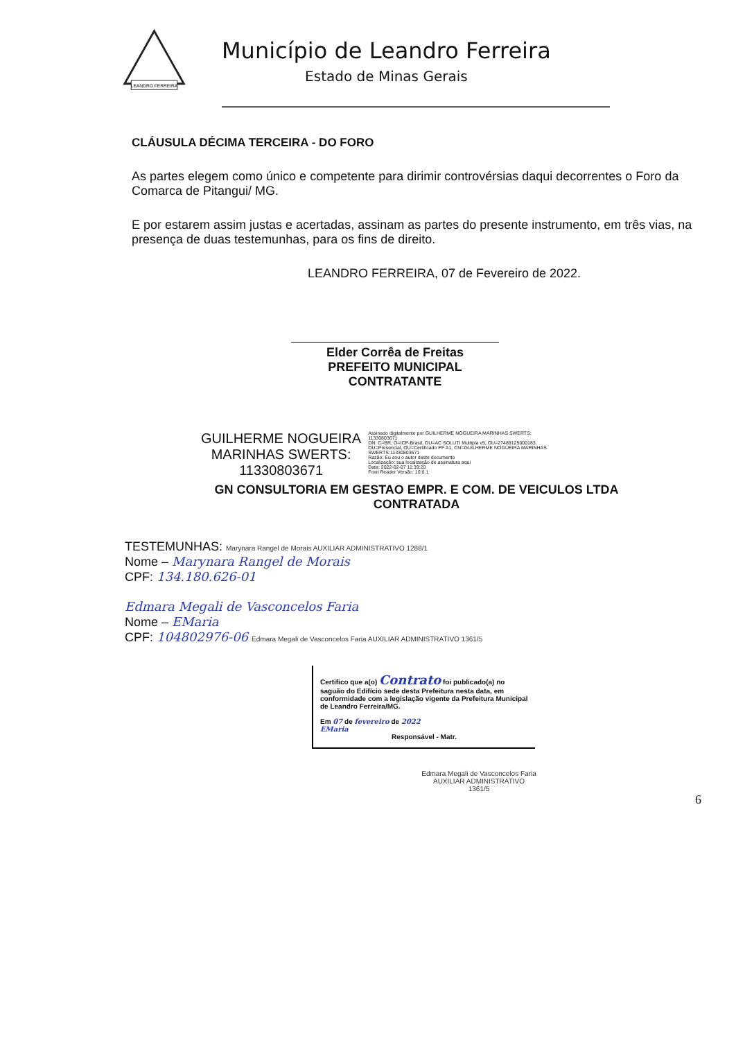LEANDRO FERREIRA
Município de Leandro Ferreira
Estado de Minas Gerais
CLÁUSULA DÉCIMA TERCEIRA - DO FORO
As partes elegem como único e competente para dirimir controvérsias daqui decorrentes o Foro da Comarca de Pitangui/ MG.
E por estarem assim justas e acertadas, assinam as partes do presente instrumento, em três vias, na presença de duas testemunhas, para os fins de direito.
LEANDRO FERREIRA, 07 de Fevereiro de 2022.
Elder Corrêa de Freitas
PREFEITO MUNICIPAL
CONTRATANTE
GUILHERME NOGUEIRA
MARINHAS SWERTS:
11330803671
Assinado digitalmente por GUILHERME NOGUEIRA MARINHAS SWERTS: 11330803671
DN: C=BR, O=ICP-Brasil, OU=AC SOLUTI Multipla v5, OU=27489125000183, OU=Presencial, OU=Certificado PF A1, CN=GUILHERME NOGUEIRA MARINHAS SWERTS:11330803671
Razão: Eu sou o autor deste documento
Localização: sua localização de assinatura aqui
Data: 2022-02-07 11:39:20
Foxit Reader Versão: 10.0.1
GN CONSULTORIA EM GESTAO EMPR. E COM. DE VEICULOS LTDA
CONTRATADA
TESTEMUNHAS: Marynara Rangel de Morais AUXILIAR ADMINISTRATIVO 1288/1
Nome – Marynara Rangel de Morais
CPF: 134.180.626-01
Edmara Megali de Vasconcelos Faria
Nome – EMaria
CPF: 104802976-06 Edmara Megali de Vasconcelos Faria AUXILIAR ADMINISTRATIVO 1361/5
Certifico que a(o) Contrato foi publicado(a) no saguão do Edifício sede desta Prefeitura nesta data, em conformidade com a legislação vigente da Prefeitura Municipal de Leandro Ferreira/MG.
Em 07 de fevereiro de 2022
EMaria
Responsável - Matr.
Edmara Megali de Vasconcelos Faria
AUXILIAR ADMINISTRATIVO
1361/5
6